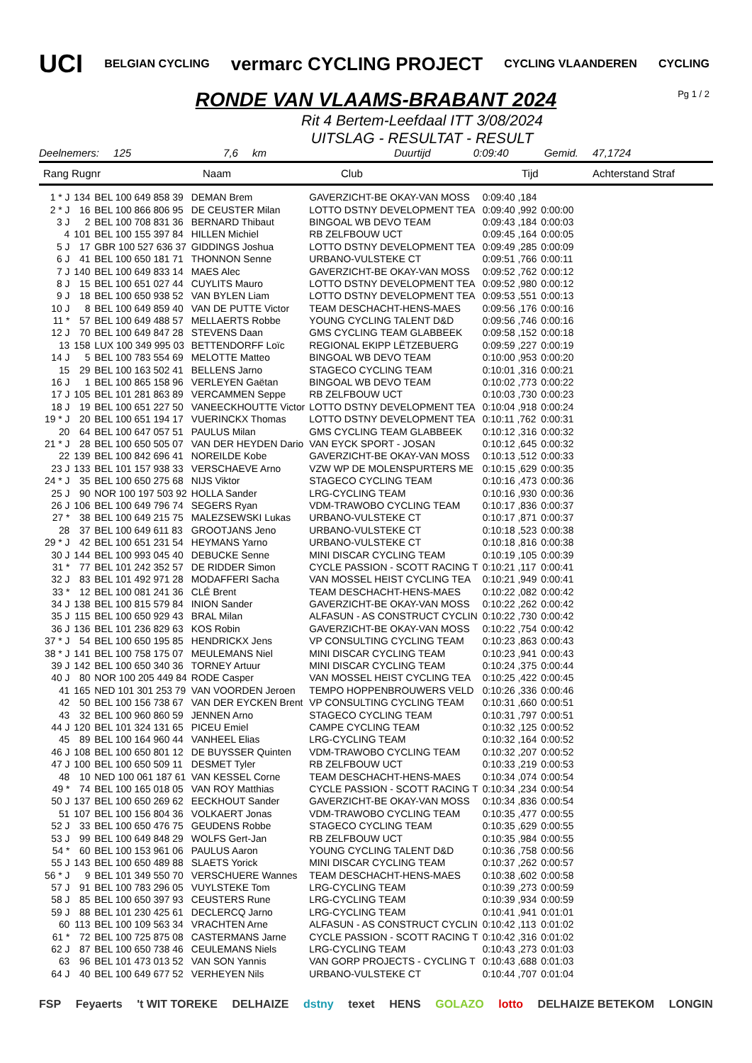UCI BELGIAN CYCLING vermarc CYCLING PROJECT CYCLING VLAANDEREN CYCLING
Pg 1 / 2
RONDE VAN VLAAMS-BRABANT 2024
Rit 4 Bertem-Leefdaal ITT 3/08/2024
UITSLAG - RESULTAT - RESULT
Deelnemers: 125 7,6 km Duurtijd 0:09:40 Gemid. 47,1724
Rang Rugnr Naam Club Tijd Achterstand Straf
| 1 * J | 134 | BEL 100 649 858 39 | DEMAN Brem | GAVERZICHT-BE OKAY-VAN MOSS | 0:09:40 ,184 | |
| 2 * J | 16 | BEL 100 866 806 95 | DE CEUSTER Milan | LOTTO DSTNY DEVELOPMENT TEA | 0:09:40 ,992 | 0:00:00 |
| 3 J | 2 | BEL 100 708 831 36 | BERNARD Thibaut | BINGOAL WB DEVO TEAM | 0:09:43 ,184 | 0:00:03 |
| 4 | 101 | BEL 100 155 397 84 | HILLEN Michiel | RB ZELFBOUW UCT | 0:09:45 ,164 | 0:00:05 |
| 5 J | 17 | GBR 100 527 636 37 | GIDDINGS Joshua | LOTTO DSTNY DEVELOPMENT TEA | 0:09:49 ,285 | 0:00:09 |
| 6 J | 41 | BEL 100 650 181 71 | THONNON Senne | URBANO-VULSTEKE CT | 0:09:51 ,766 | 0:00:11 |
| 7 J | 140 | BEL 100 649 833 14 | MAES Alec | GAVERZICHT-BE OKAY-VAN MOSS | 0:09:52 ,762 | 0:00:12 |
| 8 J | 15 | BEL 100 651 027 44 | CUYLITS Mauro | LOTTO DSTNY DEVELOPMENT TEA | 0:09:52 ,980 | 0:00:12 |
| 9 J | 18 | BEL 100 650 938 52 | VAN BYLEN Liam | LOTTO DSTNY DEVELOPMENT TEA | 0:09:53 ,551 | 0:00:13 |
| 10 J | 8 | BEL 100 649 859 40 | VAN DE PUTTE Victor | TEAM DESCHACHT-HENS-MAES | 0:09:56 ,176 | 0:00:16 |
| 11 * | 57 | BEL 100 649 488 57 | MELLAERTS Robbe | YOUNG CYCLING TALENT D&D | 0:09:56 ,746 | 0:00:16 |
| 12 J | 70 | BEL 100 649 847 28 | STEVENS Daan | GMS CYCLING TEAM GLABBEEK | 0:09:58 ,152 | 0:00:18 |
| 13 | 158 | LUX 100 349 995 03 | BETTENDORFF Loïc | REGIONAL EKIPP LËTZEBUERG | 0:09:59 ,227 | 0:00:19 |
| 14 J | 5 | BEL 100 783 554 69 | MELOTTE Matteo | BINGOAL WB DEVO TEAM | 0:10:00 ,953 | 0:00:20 |
| 15 | 29 | BEL 100 163 502 41 | BELLENS Jarno | STAGECO CYCLING TEAM | 0:10:01 ,316 | 0:00:21 |
| 16 J | 1 | BEL 100 865 158 96 | VERLEYEN Gaëtan | BINGOAL WB DEVO TEAM | 0:10:02 ,773 | 0:00:22 |
| 17 J | 105 | BEL 101 281 863 89 | VERCAMMEN Seppe | RB ZELFBOUW UCT | 0:10:03 ,730 | 0:00:23 |
| 18 J | 19 | BEL 100 651 227 50 | VANEECKHOUTTE Victor | LOTTO DSTNY DEVELOPMENT TEA | 0:10:04 ,918 | 0:00:24 |
| 19 * J | 20 | BEL 100 651 194 17 | VUERINCKX Thomas | LOTTO DSTNY DEVELOPMENT TEA | 0:10:11 ,762 | 0:00:31 |
| 20 | 64 | BEL 100 647 057 51 | PAULUS Milan | GMS CYCLING TEAM GLABBEEK | 0:10:12 ,316 | 0:00:32 |
| 21 * J | 28 | BEL 100 650 505 07 | VAN DER HEYDEN Dario | VAN EYCK SPORT - JOSAN | 0:10:12 ,645 | 0:00:32 |
| 22 | 139 | BEL 100 842 696 41 | NOREILDE Kobe | GAVERZICHT-BE OKAY-VAN MOSS | 0:10:13 ,512 | 0:00:33 |
| 23 J | 133 | BEL 101 157 938 33 | VERSCHAEVE Arno | VZW WP DE MOLENSPURTERS ME | 0:10:15 ,629 | 0:00:35 |
| 24 * J | 35 | BEL 100 650 275 68 | NIJS Viktor | STAGECO CYCLING TEAM | 0:10:16 ,473 | 0:00:36 |
| 25 J | 90 | NOR 100 197 503 92 | HOLLA Sander | LRG-CYCLING TEAM | 0:10:16 ,930 | 0:00:36 |
| 26 J | 106 | BEL 100 649 796 74 | SEGERS Ryan | VDM-TRAWOBO CYCLING TEAM | 0:10:17 ,836 | 0:00:37 |
| 27 * | 38 | BEL 100 649 215 75 | MALEZSEWSKI Lukas | URBANO-VULSTEKE CT | 0:10:17 ,871 | 0:00:37 |
| 28 | 37 | BEL 100 649 611 83 | GROOTJANS Jeno | URBANO-VULSTEKE CT | 0:10:18 ,523 | 0:00:38 |
| 29 * J | 42 | BEL 100 651 231 54 | HEYMANS Yarno | URBANO-VULSTEKE CT | 0:10:18 ,816 | 0:00:38 |
| 30 J | 144 | BEL 100 993 045 40 | DEBUCKE Senne | MINI DISCAR CYCLING TEAM | 0:10:19 ,105 | 0:00:39 |
| 31 * | 77 | BEL 101 242 352 57 | DE RIDDER Simon | CYCLE PASSION - SCOTT RACING T | 0:10:21 ,117 | 0:00:41 |
| 32 J | 83 | BEL 101 492 971 28 | MODAFFERI Sacha | VAN MOSSEL HEIST CYCLING TEA | 0:10:21 ,949 | 0:00:41 |
| 33 * | 12 | BEL 100 081 241 36 | CLÉ Brent | TEAM DESCHACHT-HENS-MAES | 0:10:22 ,082 | 0:00:42 |
| 34 J | 138 | BEL 100 815 579 84 | INION Sander | GAVERZICHT-BE OKAY-VAN MOSS | 0:10:22 ,262 | 0:00:42 |
| 35 J | 115 | BEL 100 650 929 43 | BRAL Milan | ALFASUN - AS CONSTRUCT CYCLIN | 0:10:22 ,730 | 0:00:42 |
| 36 J | 136 | BEL 101 236 829 63 | KOS Robin | GAVERZICHT-BE OKAY-VAN MOSS | 0:10:22 ,754 | 0:00:42 |
| 37 * J | 54 | BEL 100 650 195 85 | HENDRICKX Jens | VP CONSULTING CYCLING TEAM | 0:10:23 ,863 | 0:00:43 |
| 38 * J | 141 | BEL 100 758 175 07 | MEULEMANS Niel | MINI DISCAR CYCLING TEAM | 0:10:23 ,941 | 0:00:43 |
| 39 J | 142 | BEL 100 650 340 36 | TORNEY Artuur | MINI DISCAR CYCLING TEAM | 0:10:24 ,375 | 0:00:44 |
| 40 J | 80 | NOR 100 205 449 84 | RODE Casper | VAN MOSSEL HEIST CYCLING TEA | 0:10:25 ,422 | 0:00:45 |
| 41 | 165 | NED 101 301 253 79 | VAN VOORDEN Jeroen | TEMPO HOPPENBROUWERS VELD | 0:10:26 ,336 | 0:00:46 |
| 42 | 50 | BEL 100 156 738 67 | VAN DER EYCKEN Brent | VP CONSULTING CYCLING TEAM | 0:10:31 ,660 | 0:00:51 |
| 43 | 32 | BEL 100 960 860 59 | JENNEN Arno | STAGECO CYCLING TEAM | 0:10:31 ,797 | 0:00:51 |
| 44 J | 120 | BEL 101 324 131 65 | PICEU Emiel | CAMPE CYCLING TEAM | 0:10:32 ,125 | 0:00:52 |
| 45 | 89 | BEL 100 164 960 44 | VANHEEL Elias | LRG-CYCLING TEAM | 0:10:32 ,164 | 0:00:52 |
| 46 J | 108 | BEL 100 650 801 12 | DE BUYSSER Quinten | VDM-TRAWOBO CYCLING TEAM | 0:10:32 ,207 | 0:00:52 |
| 47 J | 100 | BEL 100 650 509 11 | DESMET Tyler | RB ZELFBOUW UCT | 0:10:33 ,219 | 0:00:53 |
| 48 | 10 | NED 100 061 187 61 | VAN KESSEL Corne | TEAM DESCHACHT-HENS-MAES | 0:10:34 ,074 | 0:00:54 |
| 49 * | 74 | BEL 100 165 018 05 | VAN ROY Matthias | CYCLE PASSION - SCOTT RACING T | 0:10:34 ,234 | 0:00:54 |
| 50 J | 137 | BEL 100 650 269 62 | EECKHOUT Sander | GAVERZICHT-BE OKAY-VAN MOSS | 0:10:34 ,836 | 0:00:54 |
| 51 | 107 | BEL 100 156 804 36 | VOLKAERT Jonas | VDM-TRAWOBO CYCLING TEAM | 0:10:35 ,477 | 0:00:55 |
| 52 J | 33 | BEL 100 650 476 75 | GEUDENS Robbe | STAGECO CYCLING TEAM | 0:10:35 ,629 | 0:00:55 |
| 53 J | 99 | BEL 100 649 848 29 | WOLFS Gert-Jan | RB ZELFBOUW UCT | 0:10:35 ,984 | 0:00:55 |
| 54 * | 60 | BEL 100 153 961 06 | PAULUS Aaron | YOUNG CYCLING TALENT D&D | 0:10:36 ,758 | 0:00:56 |
| 55 J | 143 | BEL 100 650 489 88 | SLAETS Yorick | MINI DISCAR CYCLING TEAM | 0:10:37 ,262 | 0:00:57 |
| 56 * J | 9 | BEL 101 349 550 70 | VERSCHUERE Wannes | TEAM DESCHACHT-HENS-MAES | 0:10:38 ,602 | 0:00:58 |
| 57 J | 91 | BEL 100 783 296 05 | VUYLSTEKE Tom | LRG-CYCLING TEAM | 0:10:39 ,273 | 0:00:59 |
| 58 J | 85 | BEL 100 650 397 93 | CEUSTERS Rune | LRG-CYCLING TEAM | 0:10:39 ,934 | 0:00:59 |
| 59 J | 88 | BEL 101 230 425 61 | DECLERCQ Jarno | LRG-CYCLING TEAM | 0:10:41 ,941 | 0:01:01 |
| 60 | 113 | BEL 100 109 563 34 | VRACHTEN Arne | ALFASUN - AS CONSTRUCT CYCLIN | 0:10:42 ,113 | 0:01:02 |
| 61 * | 72 | BEL 100 725 875 08 | CASTERMANS Jarne | CYCLE PASSION - SCOTT RACING T | 0:10:42 ,316 | 0:01:02 |
| 62 J | 87 | BEL 100 650 738 46 | CEULEMANS Niels | LRG-CYCLING TEAM | 0:10:43 ,273 | 0:01:03 |
| 63 | 96 | BEL 101 473 013 52 | VAN SON Yannis | VAN GORP PROJECTS - CYCLING T | 0:10:43 ,688 | 0:01:03 |
| 64 J | 40 | BEL 100 649 677 52 | VERHEYEN Nils | URBANO-VULSTEKE CT | 0:10:44 ,707 | 0:01:04 |
FSP Feyaerts 't WIT TOREKE DELHAIZE dstny texet HENS GOLAZO lotto DELHAIZE BETEKOM LONGIN